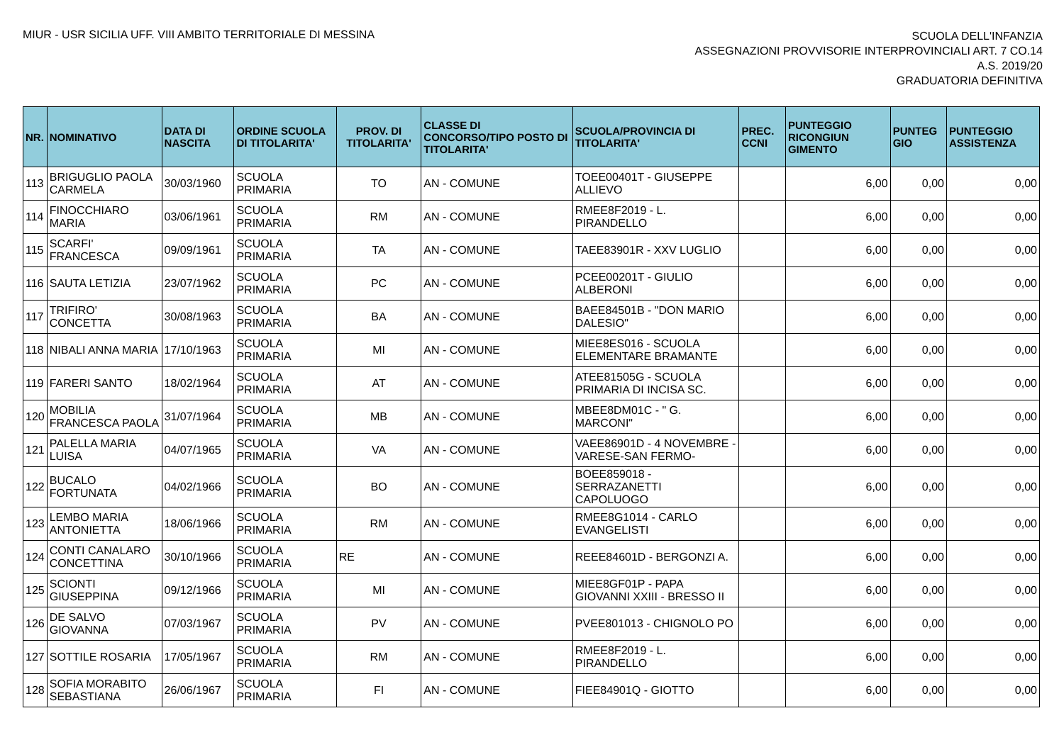MIUR - USR SICILIA UFF. VIII AMBITO TERRITORIALE DI MESSINA
SCUOLA DELL'INFANZIA
ASSEGNAZIONI PROVVISORIE INTERPROVINCIALI ART. 7 CO.14
A.S. 2019/20
GRADUATORIA DEFINITIVA
| NR. | NOMINATIVO | DATA DI NASCITA | ORDINE SCUOLA DI TITOLARITA' | PROV. DI TITOLARITA' | CLASSE DI CONCORSO/TIPO POSTO DI TITOLARITA' | SCUOLA/PROVINCIA DI TITOLARITA' | PREC. CCNI | PUNTEGGIO RICONGIUN GIMENTO | PUNTEG GIO | PUNTEGGIO ASSISTENZA |
| --- | --- | --- | --- | --- | --- | --- | --- | --- | --- | --- |
| 113 | BRIGUGLIO PAOLA CARMELA | 30/03/1960 | SCUOLA PRIMARIA | TO | AN - COMUNE | TOEE00401T - GIUSEPPE ALLIEVO | | 6,00 | 0,00 | 0,00 |
| 114 | FINOCCHIARO MARIA | 03/06/1961 | SCUOLA PRIMARIA | RM | AN - COMUNE | RMEE8F2019 - L. PIRANDELLO | | 6,00 | 0,00 | 0,00 |
| 115 | SCARFI' FRANCESCA | 09/09/1961 | SCUOLA PRIMARIA | TA | AN - COMUNE | TAEE83901R - XXV LUGLIO | | 6,00 | 0,00 | 0,00 |
| 116 | SAUTA LETIZIA | 23/07/1962 | SCUOLA PRIMARIA | PC | AN - COMUNE | PCEE00201T - GIULIO ALBERONI | | 6,00 | 0,00 | 0,00 |
| 117 | TRIFIRO' CONCETTA | 30/08/1963 | SCUOLA PRIMARIA | BA | AN - COMUNE | BAEE84501B - "DON MARIO DALESIO" | | 6,00 | 0,00 | 0,00 |
| 118 | NIBALI ANNA MARIA | 17/10/1963 | SCUOLA PRIMARIA | MI | AN - COMUNE | MIEE8ES016 - SCUOLA ELEMENTARE BRAMANTE | | 6,00 | 0,00 | 0,00 |
| 119 | FARERI SANTO | 18/02/1964 | SCUOLA PRIMARIA | AT | AN - COMUNE | ATEE81505G - SCUOLA PRIMARIA DI INCISA SC. | | 6,00 | 0,00 | 0,00 |
| 120 | MOBILIA FRANCESCA PAOLA | 31/07/1964 | SCUOLA PRIMARIA | MB | AN - COMUNE | MBEE8DM01C - " G. MARCONI" | | 6,00 | 0,00 | 0,00 |
| 121 | PALELLA MARIA LUISA | 04/07/1965 | SCUOLA PRIMARIA | VA | AN - COMUNE | VAEE86901D - 4 NOVEMBRE - VARESE-SAN FERMO- | | 6,00 | 0,00 | 0,00 |
| 122 | BUCALO FORTUNATA | 04/02/1966 | SCUOLA PRIMARIA | BO | AN - COMUNE | BOEE859018 - SERRAZANETTI CAPOLUOGO | | 6,00 | 0,00 | 0,00 |
| 123 | LEMBO MARIA ANTONIETTA | 18/06/1966 | SCUOLA PRIMARIA | RM | AN - COMUNE | RMEE8G1014 - CARLO EVANGELISTI | | 6,00 | 0,00 | 0,00 |
| 124 | CONTI CANALARO CONCETTINA | 30/10/1966 | SCUOLA PRIMARIA | RE | AN - COMUNE | REEE84601D - BERGONZI A. | | 6,00 | 0,00 | 0,00 |
| 125 | SCIONTI GIUSEPPINA | 09/12/1966 | SCUOLA PRIMARIA | MI | AN - COMUNE | MIEE8GF01P - PAPA GIOVANNI XXIII - BRESSO II | | 6,00 | 0,00 | 0,00 |
| 126 | DE SALVO GIOVANNA | 07/03/1967 | SCUOLA PRIMARIA | PV | AN - COMUNE | PVEE801013 - CHIGNOLO PO | | 6,00 | 0,00 | 0,00 |
| 127 | SOTTILE ROSARIA | 17/05/1967 | SCUOLA PRIMARIA | RM | AN - COMUNE | RMEE8F2019 - L. PIRANDELLO | | 6,00 | 0,00 | 0,00 |
| 128 | SOFIA MORABITO SEBASTIANA | 26/06/1967 | SCUOLA PRIMARIA | FI | AN - COMUNE | FIEE84901Q - GIOTTO | | 6,00 | 0,00 | 0,00 |